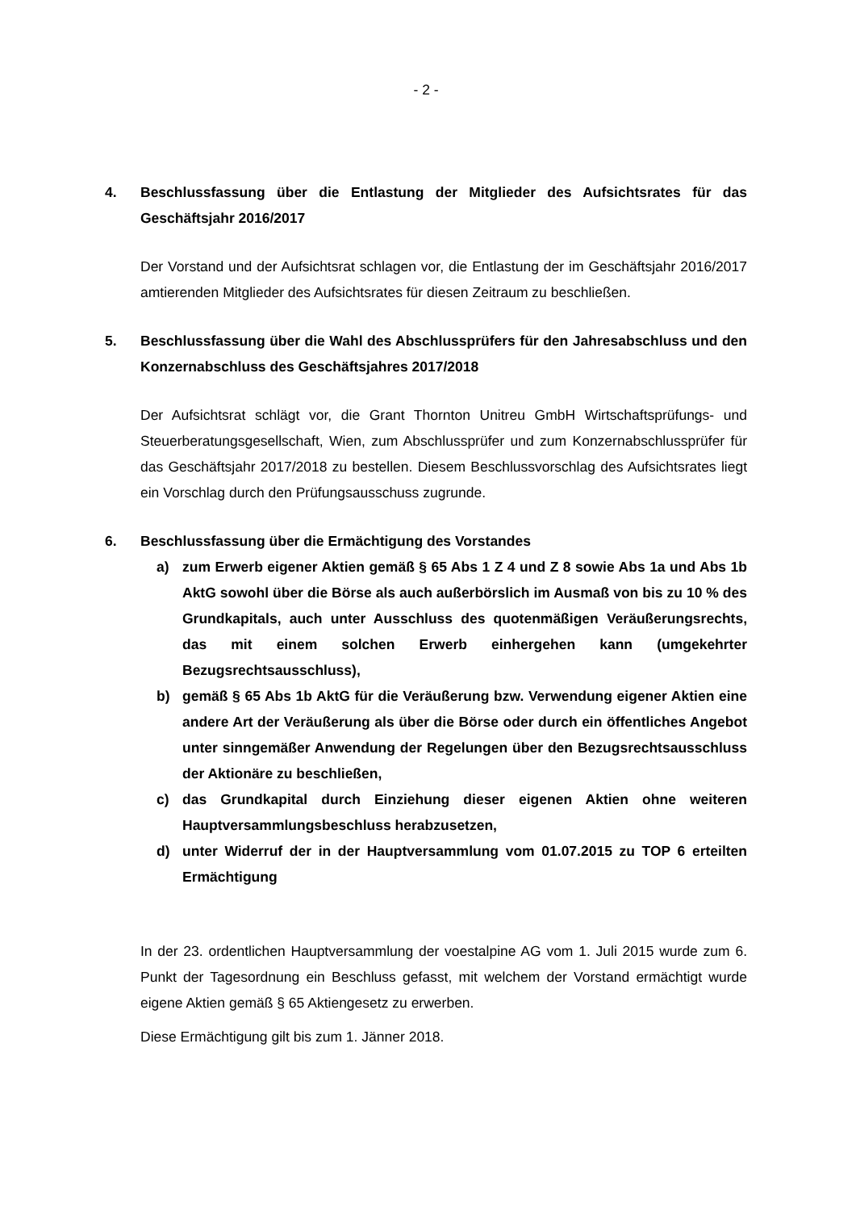- 2 -
4. Beschlussfassung über die Entlastung der Mitglieder des Aufsichtsrates für das Geschäftsjahr 2016/2017
Der Vorstand und der Aufsichtsrat schlagen vor, die Entlastung der im Geschäftsjahr 2016/2017 amtierenden Mitglieder des Aufsichtsrates für diesen Zeitraum zu beschließen.
5. Beschlussfassung über die Wahl des Abschlussprüfers für den Jahresabschluss und den Konzernabschluss des Geschäftsjahres 2017/2018
Der Aufsichtsrat schlägt vor, die Grant Thornton Unitreu GmbH Wirtschaftsprüfungs- und Steuerberatungsgesellschaft, Wien, zum Abschlussprüfer und zum Konzernabschlussprüfer für das Geschäftsjahr 2017/2018 zu bestellen. Diesem Beschlussvorschlag des Aufsichtsrates liegt ein Vorschlag durch den Prüfungsausschuss zugrunde.
6. Beschlussfassung über die Ermächtigung des Vorstandes
a) zum Erwerb eigener Aktien gemäß § 65 Abs 1 Z 4 und Z 8 sowie Abs 1a und Abs 1b AktG sowohl über die Börse als auch außerbörslich im Ausmaß von bis zu 10 % des Grundkapitals, auch unter Ausschluss des quotenmäßigen Veräußerungsrechts, das mit einem solchen Erwerb einhergehen kann (umgekehrter Bezugsrechtsausschluss),
b) gemäß § 65 Abs 1b AktG für die Veräußerung bzw. Verwendung eigener Aktien eine andere Art der Veräußerung als über die Börse oder durch ein öffentliches Angebot unter sinngemäßer Anwendung der Regelungen über den Bezugsrechtsausschluss der Aktionäre zu beschließen,
c) das Grundkapital durch Einziehung dieser eigenen Aktien ohne weiteren Hauptversammlungsbeschluss herabzusetzen,
d) unter Widerruf der in der Hauptversammlung vom 01.07.2015 zu TOP 6 erteilten Ermächtigung
In der 23. ordentlichen Hauptversammlung der voestalpine AG vom 1. Juli 2015 wurde zum 6. Punkt der Tagesordnung ein Beschluss gefasst, mit welchem der Vorstand ermächtigt wurde eigene Aktien gemäß § 65 Aktiengesetz zu erwerben.
Diese Ermächtigung gilt bis zum 1. Jänner 2018.